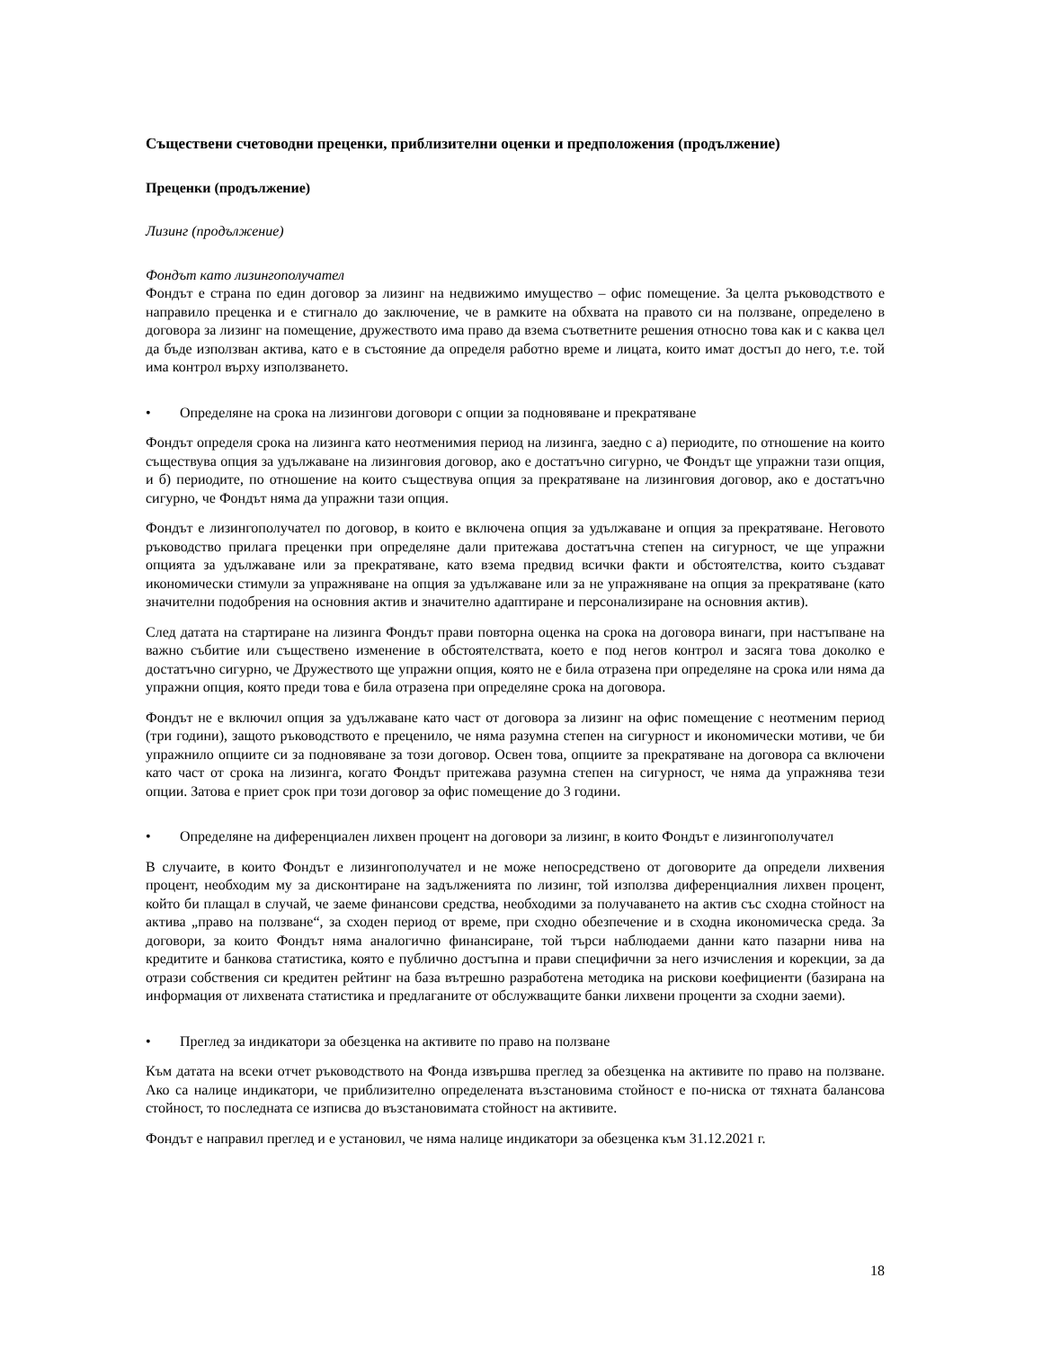Съществени счетоводни преценки, приблизителни оценки и предположения (продължение)
Преценки (продължение)
Лизинг (продължение)
Фондът като лизингополучател
Фондът е страна по един договор за лизинг на недвижимо имущество – офис помещение. За целта ръководството е направило преценка и е стигнало до заключение, че в рамките на обхвата на правото си на ползване, определено в договора за лизинг на помещение, дружеството има право да взема съответните решения относно това как и с каква цел да бъде използван актива, като е в състояние да определя работно време и лицата, които имат достъп до него, т.е. той има контрол върху използването.
• Определяне на срока на лизингови договори с опции за подновяване и прекратяване
Фондът определя срока на лизинга като неотменимия период на лизинга, заедно с а) периодите, по отношение на които съществува опция за удължаване на лизинговия договор, ако е достатъчно сигурно, че Фондът ще упражни тази опция, и б) периодите, по отношение на които съществува опция за прекратяване на лизинговия договор, ако е достатъчно сигурно, че Фондът няма да упражни тази опция.
Фондът е лизингополучател по договор, в които е включена опция за удължаване и опция за прекратяване. Неговото ръководство прилага преценки при определяне дали притежава достатъчна степен на сигурност, че ще упражни опцията за удължаване или за прекратяване, като взема предвид всички факти и обстоятелства, които създават икономически стимули за упражняване на опция за удължаване или за не упражняване на опция за прекратяване (като значителни подобрения на основния актив и значително адаптиране и персонализиране на основния актив).
След датата на стартиране на лизинга Фондът прави повторна оценка на срока на договора винаги, при настъпване на важно събитие или съществено изменение в обстоятелствата, което е под негов контрол и засяга това доколко е достатъчно сигурно, че Дружеството ще упражни опция, която не е била отразена при определяне на срока или няма да упражни опция, която преди това е била отразена при определяне срока на договора.
Фондът не е включил опция за удължаване като част от договора за лизинг на офис помещение с неотменим период (три години), защото ръководството е преценило, че няма разумна степен на сигурност и икономически мотиви, че би упражнило опциите си за подновяване за този договор. Освен това, опциите за прекратяване на договора са включени като част от срока на лизинга, когато Фондът притежава разумна степен на сигурност, че няма да упражнява тези опции. Затова е приет срок при този договор за офис помещение до 3 години.
• Определяне на диференциален лихвен процент на договори за лизинг, в които Фондът е лизингополучател
В случаите, в които Фондът е лизингополучател и не може непосредствено от договорите да определи лихвения процент, необходим му за дисконтиране на задълженията по лизинг, той използва диференциалния лихвен процент, който би плащал в случай, че заеме финансови средства, необходими за получаването на актив със сходна стойност на актива „право на ползване“, за сходен период от време, при сходно обезпечение и в сходна икономическа среда. За договори, за които Фондът няма аналогично финансиране, той търси наблюдаеми данни като пазарни нива на кредитите и банкова статистика, която е публично достъпна и прави специфични за него изчисления и корекции, за да отрази собствения си кредитен рейтинг на база вътрешно разработена методика на рискови коефициенти (базирана на информация от лихвената статистика и предлаганите от обслужващите банки лихвени проценти за сходни заеми).
• Преглед за индикатори за обезценка на активите по право на ползване
Към датата на всеки отчет ръководството на Фонда извършва преглед за обезценка на активите по право на ползване. Ако са налице индикатори, че приблизително определената възстановима стойност е по-ниска от тяхната балансова стойност, то последната се изписва до възстановимата стойност на активите.
Фондът е направил преглед и е установил, че няма налице индикатори за обезценка към 31.12.2021 г.
18